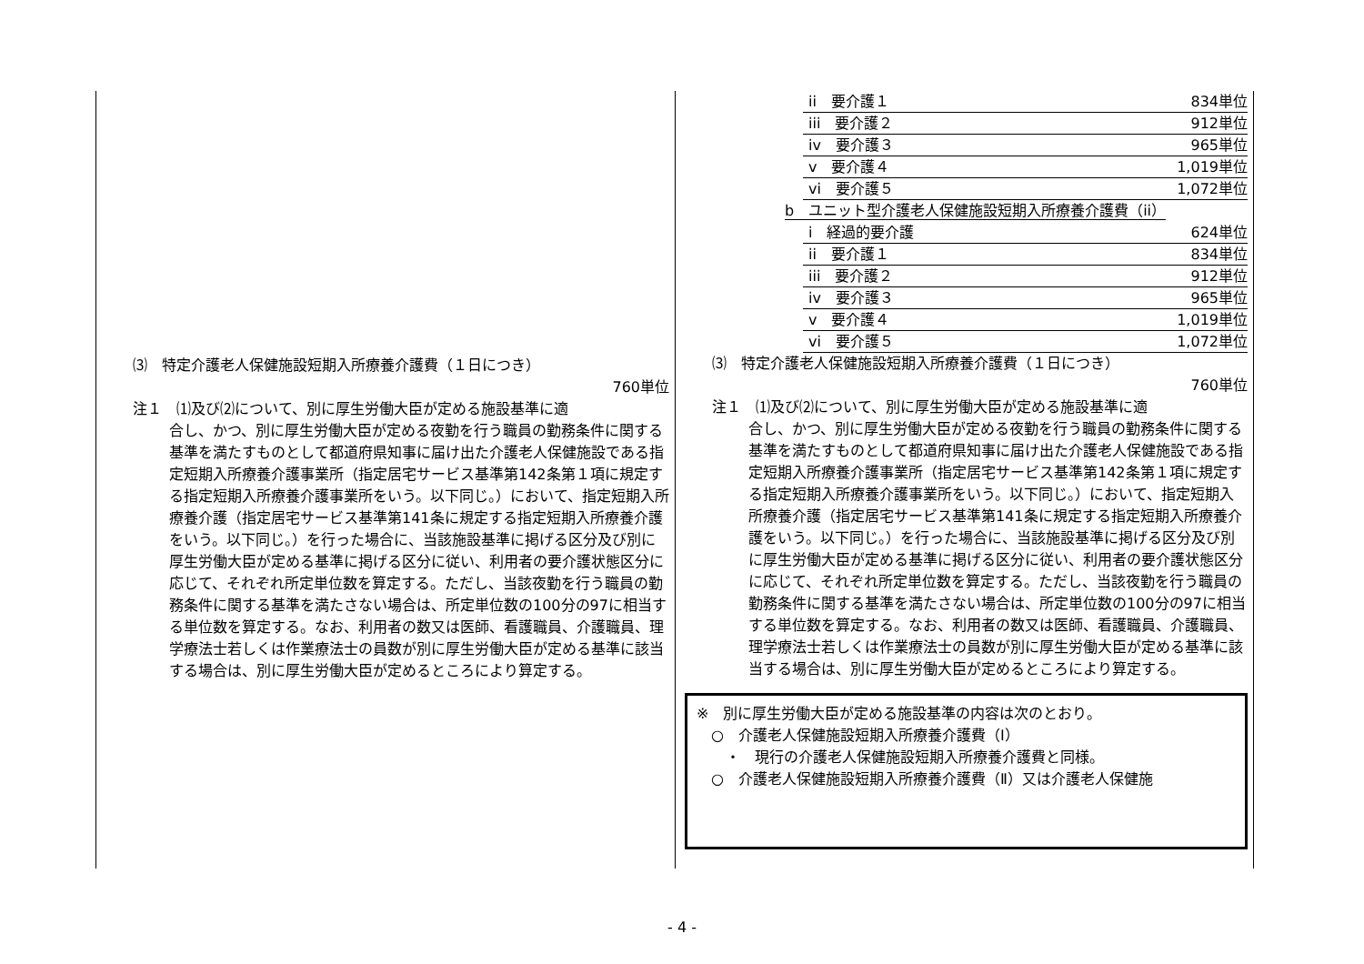⑶　特定介護老人保健施設短期入所療養介護費（１日につき）
760単位
注１　⑴及び⑵について、別に厚生労働大臣が定める施設基準に適
合し、かつ、別に厚生労働大臣が定める夜勤を行う職員の勤務条件に関する基準を満たすものとして都道府県知事に届け出た介護老人保健施設である指定短期入所療養介護事業所（指定居宅サービス基準第142条第１項に規定する指定短期入所療養介護事業所をいう。以下同じ。）において、指定短期入所療養介護（指定居宅サービス基準第141条に規定する指定短期入所療養介護をいう。以下同じ。）を行った場合に、当該施設基準に掲げる区分及び別に厚生労働大臣が定める基準に掲げる区分に従い、利用者の要介護状態区分に応じて、それぞれ所定単位数を算定する。ただし、当該夜勤を行う職員の勤務条件に関する基準を満たさない場合は、所定単位数の100分の97に相当する単位数を算定する。なお、利用者の数又は医師、看護職員、介護職員、理学療法士若しくは作業療法士の員数が別に厚生労働大臣が定める基準に該当する場合は、別に厚生労働大臣が定めるところにより算定する。
ii　要介護１ 834単位
iii　要介護２ 912単位
iv　要介護３ 965単位
v　要介護４ 1,019単位
vi　要介護５ 1,072単位
b　ユニット型介護老人保健施設短期入所療養介護費（ii）
i　経過的要介護 624単位
ii　要介護１ 834単位
iii　要介護２ 912単位
iv　要介護３ 965単位
v　要介護４ 1,019単位
vi　要介護５ 1,072単位
⑶　特定介護老人保健施設短期入所療養介護費（１日につき）
760単位
注１　⑴及び⑵について、別に厚生労働大臣が定める施設基準に適
合し、かつ、別に厚生労働大臣が定める夜勤を行う職員の勤務条件に関する基準を満たすものとして都道府県知事に届け出た介護老人保健施設である指定短期入所療養介護事業所（指定居宅サービス基準第142条第１項に規定する指定短期入所療養介護事業所をいう。以下同じ。）において、指定短期入所療養介護（指定居宅サービス基準第141条に規定する指定短期入所療養介護をいう。以下同じ。）を行った場合に、当該施設基準に掲げる区分及び別に厚生労働大臣が定める基準に掲げる区分に従い、利用者の要介護状態区分に応じて、それぞれ所定単位数を算定する。ただし、当該夜勤を行う職員の勤務条件に関する基準を満たさない場合は、所定単位数の100分の97に相当する単位数を算定する。なお、利用者の数又は医師、看護職員、介護職員、理学療法士若しくは作業療法士の員数が別に厚生労働大臣が定める基準に該当する場合は、別に厚生労働大臣が定めるところにより算定する。
※　別に厚生労働大臣が定める施設基準の内容は次のとおり。
　○　介護老人保健施設短期入所療養介護費（Ⅰ）
　　・　現行の介護老人保健施設短期入所療養介護費と同様。
　○　介護老人保健施設短期入所療養介護費（Ⅱ）又は介護老人保健施
- 4 -